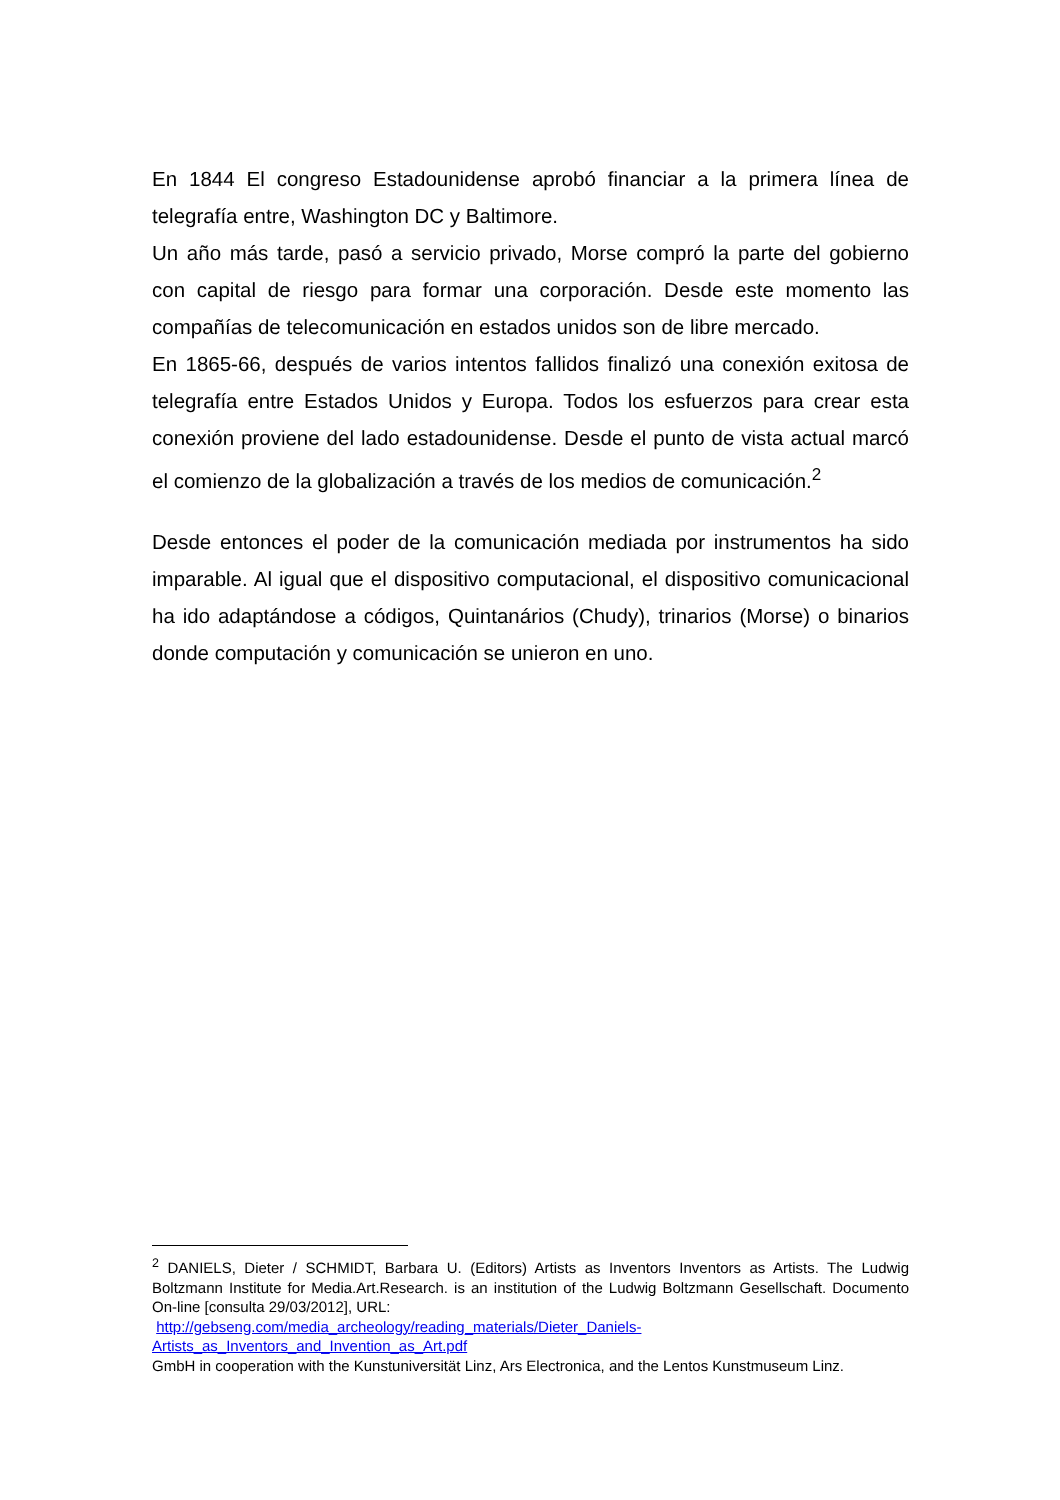En 1844 El congreso Estadounidense aprobó financiar a la primera línea de telegrafía entre, Washington DC y Baltimore.
Un año más tarde, pasó a servicio privado, Morse compró la parte del gobierno con capital de riesgo para formar una corporación. Desde este momento las compañías de telecomunicación en estados unidos son de libre mercado.
En 1865-66, después de varios intentos fallidos finalizó una conexión exitosa de telegrafía entre Estados Unidos y Europa. Todos los esfuerzos para crear esta conexión proviene del lado estadounidense. Desde el punto de vista actual marcó el comienzo de la globalización a través de los medios de comunicación.<sup>2</sup>
Desde entonces el poder de la comunicación mediada por instrumentos ha sido imparable. Al igual que el dispositivo computacional, el dispositivo comunicacional ha ido adaptándose a códigos, Quintanários (Chudy), trinarios (Morse) o binarios donde computación y comunicación se unieron en uno.
<sup>2</sup> DANIELS, Dieter / SCHMIDT, Barbara U. (Editors) Artists as Inventors Inventors as Artists. The Ludwig Boltzmann Institute for Media.Art.Research. is an institution of the Ludwig Boltzmann Gesellschaft. Documento On-line [consulta 29/03/2012], URL:
http://gebseng.com/media_archeology/reading_materials/Dieter_Daniels-
Artists_as_Inventors_and_Invention_as_Art.pdf
GmbH in cooperation with the Kunstuniversität Linz, Ars Electronica, and the Lentos Kunstmuseum Linz.